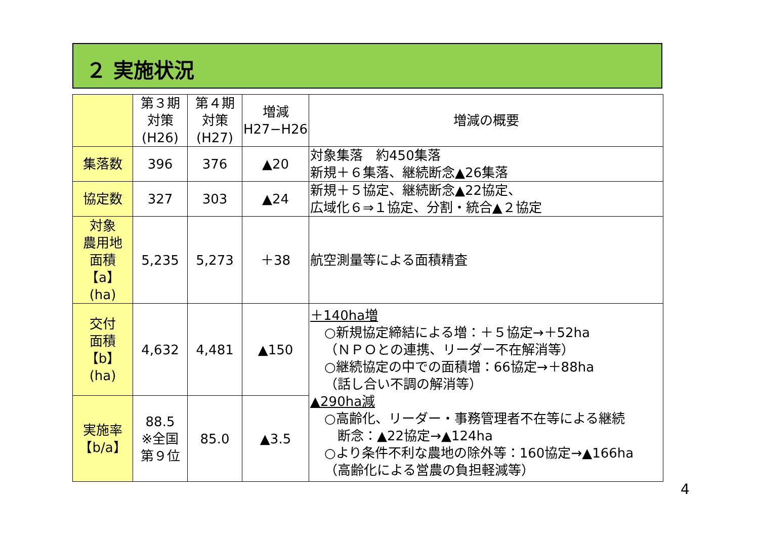２ 実施状況
| | 第３期 対策 (H26) | 第４期 対策 (H27) | 増減 H27−H26 | 増減の概要 |
| --- | --- | --- | --- | --- |
| 集落数 | 396 | 376 | ▲20 | 対象集落 約450集落 新規＋６集落、継続断念▲26集落 |
| 協定数 | 327 | 303 | ▲24 | 新規＋５協定、継続断念▲22協定、 広域化６⇒１協定、分割・統合▲２協定 |
| 対象 農用地 面積 【a】 (ha) | 5,235 | 5,273 | ＋38 | 航空測量等による面積精査 |
| 交付 面積 【b】 (ha) | 4,632 | 4,481 | ▲150 | ＋140ha増 ○新規協定締結による増：＋５協定→＋52ha （ＮＰＯとの連携、リーダー不在解消等） ○継続協定の中での面積増：66協定→＋88ha （話し合い不調の解消等） ▲290ha減 ○高齢化、リーダー・事務管理者不在等による継続 断念：▲22協定→▲124ha ○より条件不利な農地の除外等：160協定→▲166ha （高齢化による営農の負担軽減等） |
| 実施率 【b/a】 | 88.5 ※全国 第９位 | 85.0 | ▲3.5 | |
4